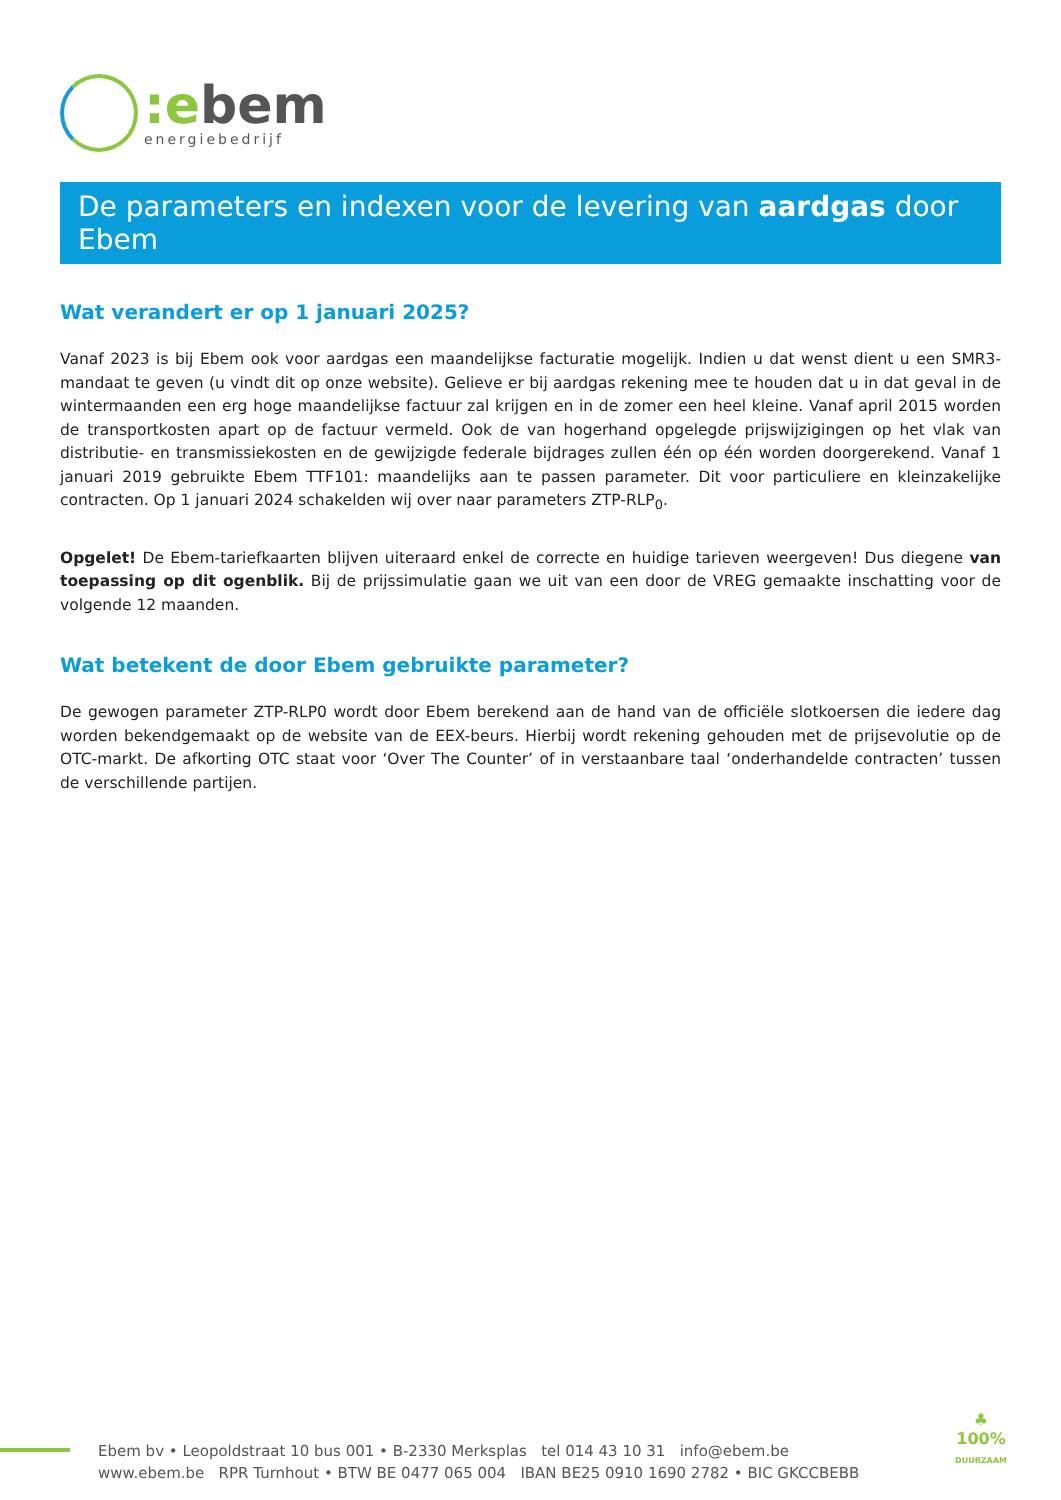:ebem
energiebedrijf
De parameters en indexen voor de levering van aardgas door Ebem
Wat verandert er op 1 januari 2025?
Vanaf 2023 is bij Ebem ook voor aardgas een maandelijkse facturatie mogelijk. Indien u dat wenst dient u een SMR3-mandaat te geven (u vindt dit op onze website). Gelieve er bij aardgas rekening mee te houden dat u in dat geval in de wintermaanden een erg hoge maandelijkse factuur zal krijgen en in de zomer een heel kleine. Vanaf april 2015 worden de transportkosten apart op de factuur vermeld. Ook de van hogerhand opgelegde prijswijzigingen op het vlak van distributie- en transmissiekosten en de gewijzigde federale bijdrages zullen één op één worden doorgerekend. Vanaf 1 januari 2019 gebruikte Ebem TTF101: maandelijks aan te passen parameter. Dit voor particuliere en kleinzakelijke contracten. Op 1 januari 2024 schakelden wij over naar parameters ZTP-RLP<sub>0</sub>.
Opgelet! De Ebem-tariefkaarten blijven uiteraard enkel de correcte en huidige tarieven weergeven! Dus diegene van toepassing op dit ogenblik. Bij de prijssimulatie gaan we uit van een door de VREG gemaakte inschatting voor de volgende 12 maanden.
Wat betekent de door Ebem gebruikte parameter?
De gewogen parameter ZTP-RLP0 wordt door Ebem berekend aan de hand van de officiële slotkoersen die iedere dag worden bekendgemaakt op de website van de EEX-beurs. Hierbij wordt rekening gehouden met de prijsevolutie op de OTC-markt. De afkorting OTC staat voor ‘Over The Counter’ of in verstaanbare taal ‘onderhandelde contracten’ tussen de verschillende partijen.
Ebem bv • Leopoldstraat 10 bus 001 • B-2330 Merksplas tel 014 43 10 31 info@ebem.be
www.ebem.be RPR Turnhout • BTW BE 0477 065 004 IBAN BE25 0910 1690 2782 • BIC GKCCBEBB
♣
100%
DUURZAAM